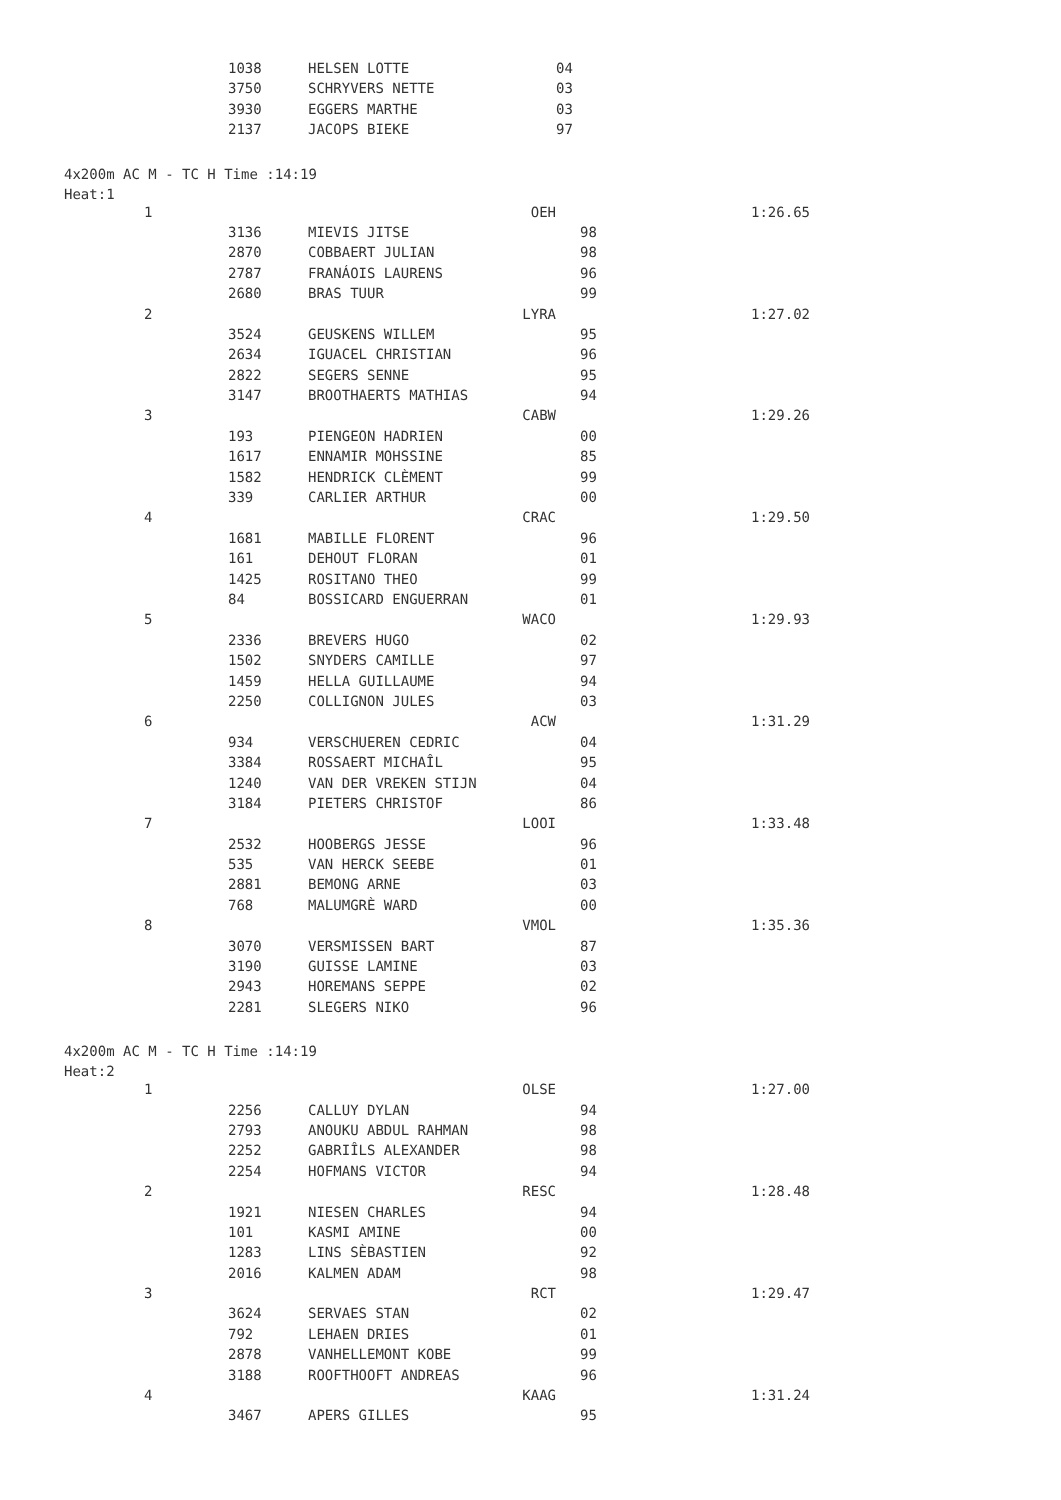| | 1038 | HELSEN LOTTE | 04 | |
| | 3750 | SCHRYVERS NETTE | 03 | |
| | 3930 | EGGERS MARTHE | 03 | |
| | 2137 | JACOPS BIEKE | 97 | |
4x200m AC M - TC H Time :14:19
Heat:1
| 1 | | OEH | | 1:26.65 |
| | 3136 | MIEVIS JITSE | 98 | |
| | 2870 | COBBAERT JULIAN | 98 | |
| | 2787 | FRANÁOIS LAURENS | 96 | |
| | 2680 | BRAS TUUR | 99 | |
| 2 | | LYRA | | 1:27.02 |
| | 3524 | GEUSKENS WILLEM | 95 | |
| | 2634 | IGUACEL CHRISTIAN | 96 | |
| | 2822 | SEGERS SENNE | 95 | |
| | 3147 | BROOTHAERTS MATHIAS | 94 | |
| 3 | | CABW | | 1:29.26 |
| | 193 | PIENGEON HADRIEN | 00 | |
| | 1617 | ENNAMIR MOHSSINE | 85 | |
| | 1582 | HENDRICK CLÈMENT | 99 | |
| | 339 | CARLIER ARTHUR | 00 | |
| 4 | | CRAC | | 1:29.50 |
| | 1681 | MABILLE FLORENT | 96 | |
| | 161 | DEHOUT FLORAN | 01 | |
| | 1425 | ROSITANO THEO | 99 | |
| | 84 | BOSSICARD ENGUERRAN | 01 | |
| 5 | | WACO | | 1:29.93 |
| | 2336 | BREVERS HUGO | 02 | |
| | 1502 | SNYDERS CAMILLE | 97 | |
| | 1459 | HELLA GUILLAUME | 94 | |
| | 2250 | COLLIGNON JULES | 03 | |
| 6 | | ACW | | 1:31.29 |
| | 934 | VERSCHUEREN CEDRIC | 04 | |
| | 3384 | ROSSAERT MICHAÎL | 95 | |
| | 1240 | VAN DER VREKEN STIJN | 04 | |
| | 3184 | PIETERS CHRISTOF | 86 | |
| 7 | | LOOI | | 1:33.48 |
| | 2532 | HOOBERGS JESSE | 96 | |
| | 535 | VAN HERCK SEEBE | 01 | |
| | 2881 | BEMONG ARNE | 03 | |
| | 768 | MALUMGRÈ WARD | 00 | |
| 8 | | VMOL | | 1:35.36 |
| | 3070 | VERSMISSEN BART | 87 | |
| | 3190 | GUISSE LAMINE | 03 | |
| | 2943 | HOREMANS SEPPE | 02 | |
| | 2281 | SLEGERS NIKO | 96 | |
4x200m AC M - TC H Time :14:19
Heat:2
| 1 | | OLSE | | 1:27.00 |
| | 2256 | CALLUY DYLAN | 94 | |
| | 2793 | ANOUKU ABDUL RAHMAN | 98 | |
| | 2252 | GABRIÎLS ALEXANDER | 98 | |
| | 2254 | HOFMANS VICTOR | 94 | |
| 2 | | RESC | | 1:28.48 |
| | 1921 | NIESEN CHARLES | 94 | |
| | 101 | KASMI AMINE | 00 | |
| | 1283 | LINS SÈBASTIEN | 92 | |
| | 2016 | KALMEN ADAM | 98 | |
| 3 | | RCT | | 1:29.47 |
| | 3624 | SERVAES STAN | 02 | |
| | 792 | LEHAEN DRIES | 01 | |
| | 2878 | VANHELLEMONT KOBE | 99 | |
| | 3188 | ROOFTHOOFT ANDREAS | 96 | |
| 4 | | KAAG | | 1:31.24 |
| | 3467 | APERS GILLES | 95 | |